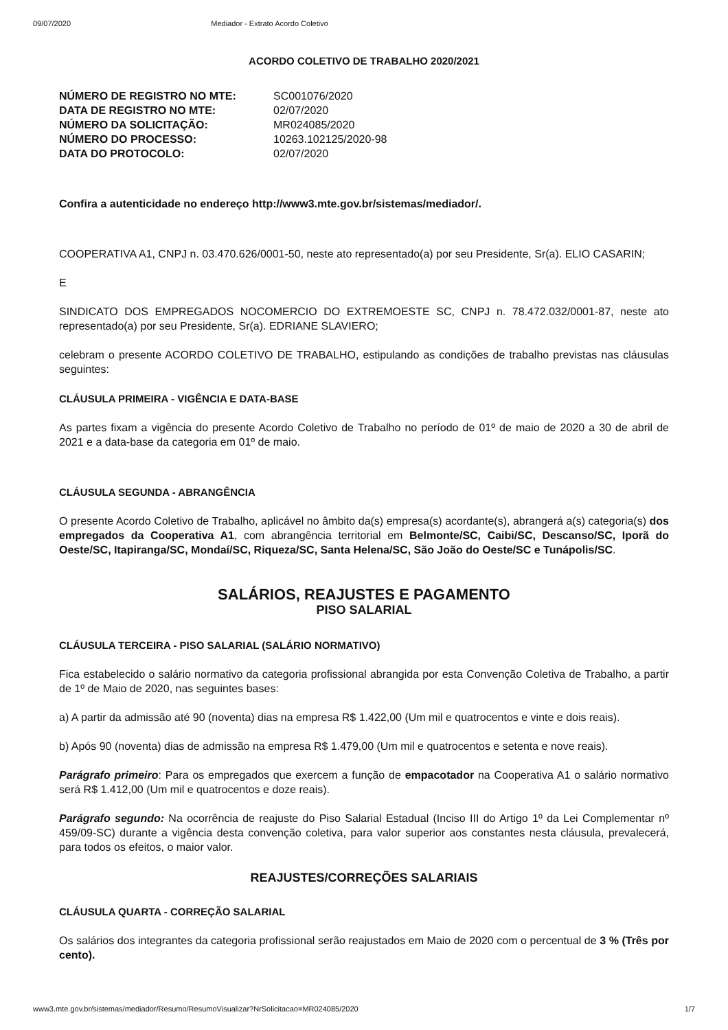09/07/2020 Mediador - Extrato Acordo Coletivo
ACORDO COLETIVO DE TRABALHO 2020/2021
NÚMERO DE REGISTRO NO MTE: SC001076/2020 DATA DE REGISTRO NO MTE: 02/07/2020 NÚMERO DA SOLICITAÇÃO: MR024085/2020 NÚMERO DO PROCESSO: 10263.102125/2020-98 DATA DO PROTOCOLO: 02/07/2020
Confira a autenticidade no endereço http://www3.mte.gov.br/sistemas/mediador/.
COOPERATIVA A1, CNPJ n. 03.470.626/0001-50, neste ato representado(a) por seu Presidente, Sr(a). ELIO CASARIN;
E
SINDICATO DOS EMPREGADOS NOCOMERCIO DO EXTREMOESTE SC, CNPJ n. 78.472.032/0001-87, neste ato representado(a) por seu Presidente, Sr(a). EDRIANE SLAVIERO;
celebram o presente ACORDO COLETIVO DE TRABALHO, estipulando as condições de trabalho previstas nas cláusulas seguintes:
CLÁUSULA PRIMEIRA - VIGÊNCIA E DATA-BASE
As partes fixam a vigência do presente Acordo Coletivo de Trabalho no período de 01º de maio de 2020 a 30 de abril de 2021 e a data-base da categoria em 01º de maio.
CLÁUSULA SEGUNDA - ABRANGÊNCIA
O presente Acordo Coletivo de Trabalho, aplicável no âmbito da(s) empresa(s) acordante(s), abrangerá a(s) categoria(s) dos empregados da Cooperativa A1, com abrangência territorial em Belmonte/SC, Caibi/SC, Descanso/SC, Iporã do Oeste/SC, Itapiranga/SC, Mondaí/SC, Riqueza/SC, Santa Helena/SC, São João do Oeste/SC e Tunápolis/SC.
SALÁRIOS, REAJUSTES E PAGAMENTO
PISO SALARIAL
CLÁUSULA TERCEIRA - PISO SALARIAL (SALÁRIO NORMATIVO)
Fica estabelecido o salário normativo da categoria profissional abrangida por esta Convenção Coletiva de Trabalho, a partir de 1º de Maio de 2020, nas seguintes bases:
a) A partir da admissão até 90 (noventa) dias na empresa R$ 1.422,00 (Um mil e quatrocentos e vinte e dois reais).
b) Após 90 (noventa) dias de admissão na empresa R$ 1.479,00 (Um mil e quatrocentos e setenta e nove reais).
Parágrafo primeiro: Para os empregados que exercem a função de empacotador na Cooperativa A1 o salário normativo será R$ 1.412,00 (Um mil e quatrocentos e doze reais).
Parágrafo segundo: Na ocorrência de reajuste do Piso Salarial Estadual (Inciso III do Artigo 1º da Lei Complementar nº 459/09-SC) durante a vigência desta convenção coletiva, para valor superior aos constantes nesta cláusula, prevalecerá, para todos os efeitos, o maior valor.
REAJUSTES/CORREÇÕES SALARIAIS
CLÁUSULA QUARTA - CORREÇÃO SALARIAL
Os salários dos integrantes da categoria profissional serão reajustados em Maio de 2020 com o percentual de 3 % (Três por cento).
www3.mte.gov.br/sistemas/mediador/Resumo/ResumoVisualizar?NrSolicitacao=MR024085/2020 1/7